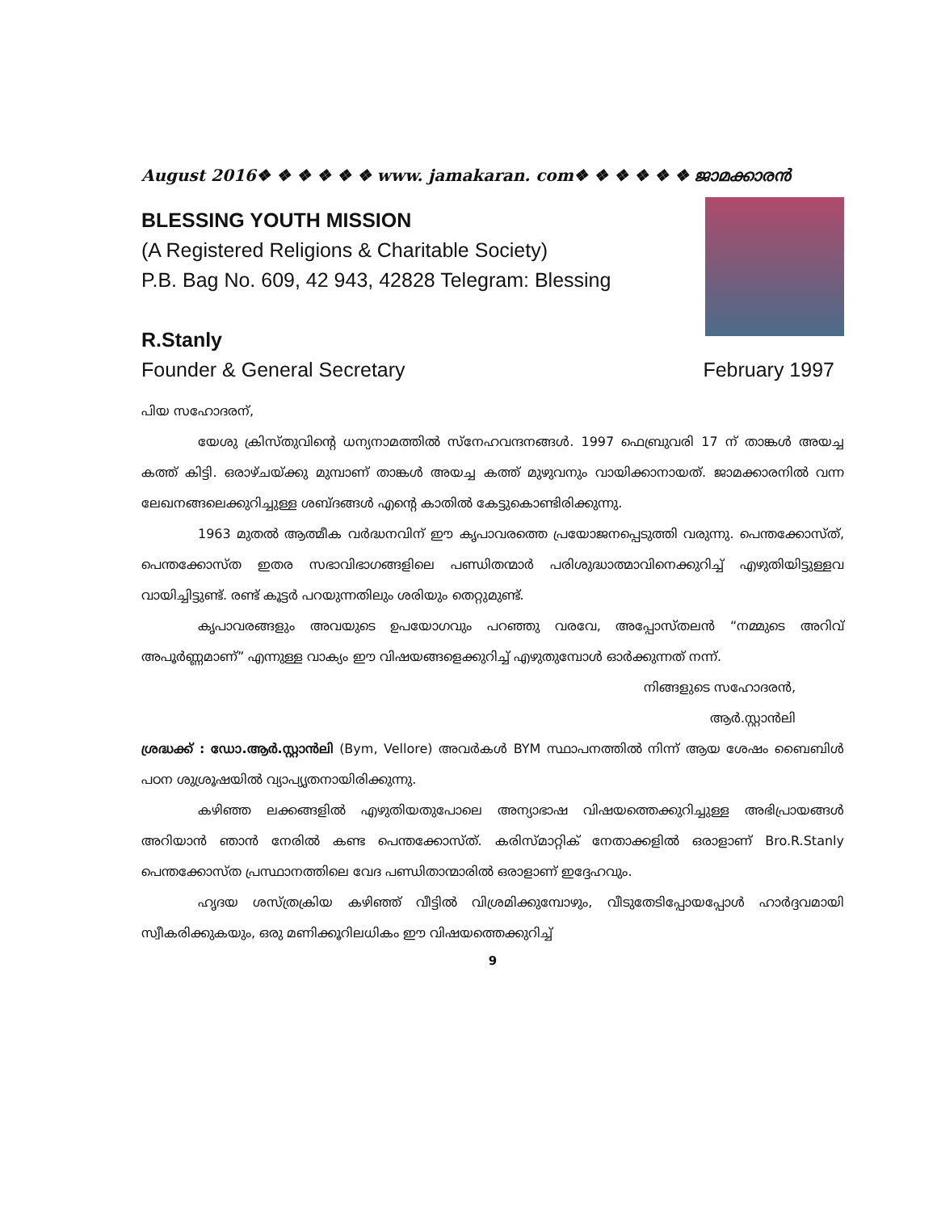August 2016❖ ❖ ❖ ❖ ❖ ❖ www. jamakaran. com❖ ❖ ❖ ❖ ❖ ❖ ജാമക്കാരൻ
BLESSING YOUTH MISSION
(A Registered Religions & Charitable Society)
P.B. Bag No. 609, 42 943, 42828 Telegram: Blessing
R.Stanly
Founder & General Secretary February 1997
പിയ സഹോദരന്,
യേശു ക്രിസ്തുവിന്റെ ധന്യനാമത്തിൽ സ്നേഹവന്ദനങ്ങൾ. 1997 ഫെബ്രുവരി 17 ന് താങ്കൾ അയച്ച കത്ത് കിട്ടി. ഒരാഴ്ചയ്ക്കു മുമ്പാണ് താങ്കൾ അയച്ച കത്ത് മുഴുവനും വായിക്കാനായത്. ജാമക്കാരനിൽ വന്ന ലേഖനങ്ങലെക്കുറിച്ചുള്ള ശബ്ദങ്ങൾ എന്റെ കാതിൽ കേട്ടുകൊണ്ടിരിക്കുന്നു.
1963 മുതൽ ആത്മീക വർദ്ധനവിന് ഈ കൃപാവരത്തെ പ്രയോജനപ്പെടുത്തി വരുന്നു. പെന്തക്കോസ്ത്, പെന്തക്കോസ്ത ഇതര സഭാവിഭാഗങ്ങളിലെ പണ്ഡിതന്മാർ പരിശുദ്ധാത്മാവിനെക്കുറിച്ച് എഴുതിയിട്ടുള്ളവ വായിച്ചിട്ടുണ്ട്. രണ്ട് കൂട്ടർ പറയുന്നതിലും ശരിയും തെറ്റുമുണ്ട്.
കൃപാവരങ്ങളും അവയുടെ ഉപയോഗവും പറഞ്ഞു വരവേ, അപ്പോസ്തലൻ “നമ്മുടെ അറിവ് അപൂർണ്ണമാണ്” എന്നുള്ള വാക്യം ഈ വിഷയങ്ങളെക്കുറിച്ച് എഴുതുമ്പോൾ ഓർക്കുന്നത് നന്ന്.
നിങ്ങളുടെ സഹോദരൻ,
ആർ.സ്റ്റാൻലി
ശ്രദ്ധക്ക് : ഡോ.ആർ.സ്റ്റാൻലി (Bym, Vellore) അവർകൾ BYM സ്ഥാപനത്തിൽ നിന്ന് ആയ ശേഷം ബൈബിൾ പഠന ശുശ്രൂഷയിൽ വ്യാപ്യൃതനായിരിക്കുന്നു.
കഴിഞ്ഞ ലക്കങ്ങളിൽ എഴുതിയതുപോലെ അന്യാഭാഷ വിഷയത്തെക്കുറിച്ചുള്ള അഭിപ്രായങ്ങൾ അറിയാൻ ഞാൻ നേരിൽ കണ്ട പെന്തക്കോസ്ത്. കരിസ്മാറ്റിക് നേതാക്കളിൽ ഒരാളാണ് Bro.R.Stanly പെന്തക്കോസ്ത പ്രസ്ഥാനത്തിലെ വേദ പണ്ഡിതാന്മാരിൽ ഒരാളാണ് ഇദ്ദേഹവും.
ഹൃദയ ശസ്ത്രക്രിയ കഴിഞ്ഞ് വീട്ടിൽ വിശ്രമിക്കുമ്പോഴും, വീടുതേടിപ്പോയപ്പോൾ ഹാർദ്ദവമായി സ്വീകരിക്കുകയും, ഒരു മണിക്കൂറിലധികം ഈ വിഷയത്തെക്കുറിച്ച്
9